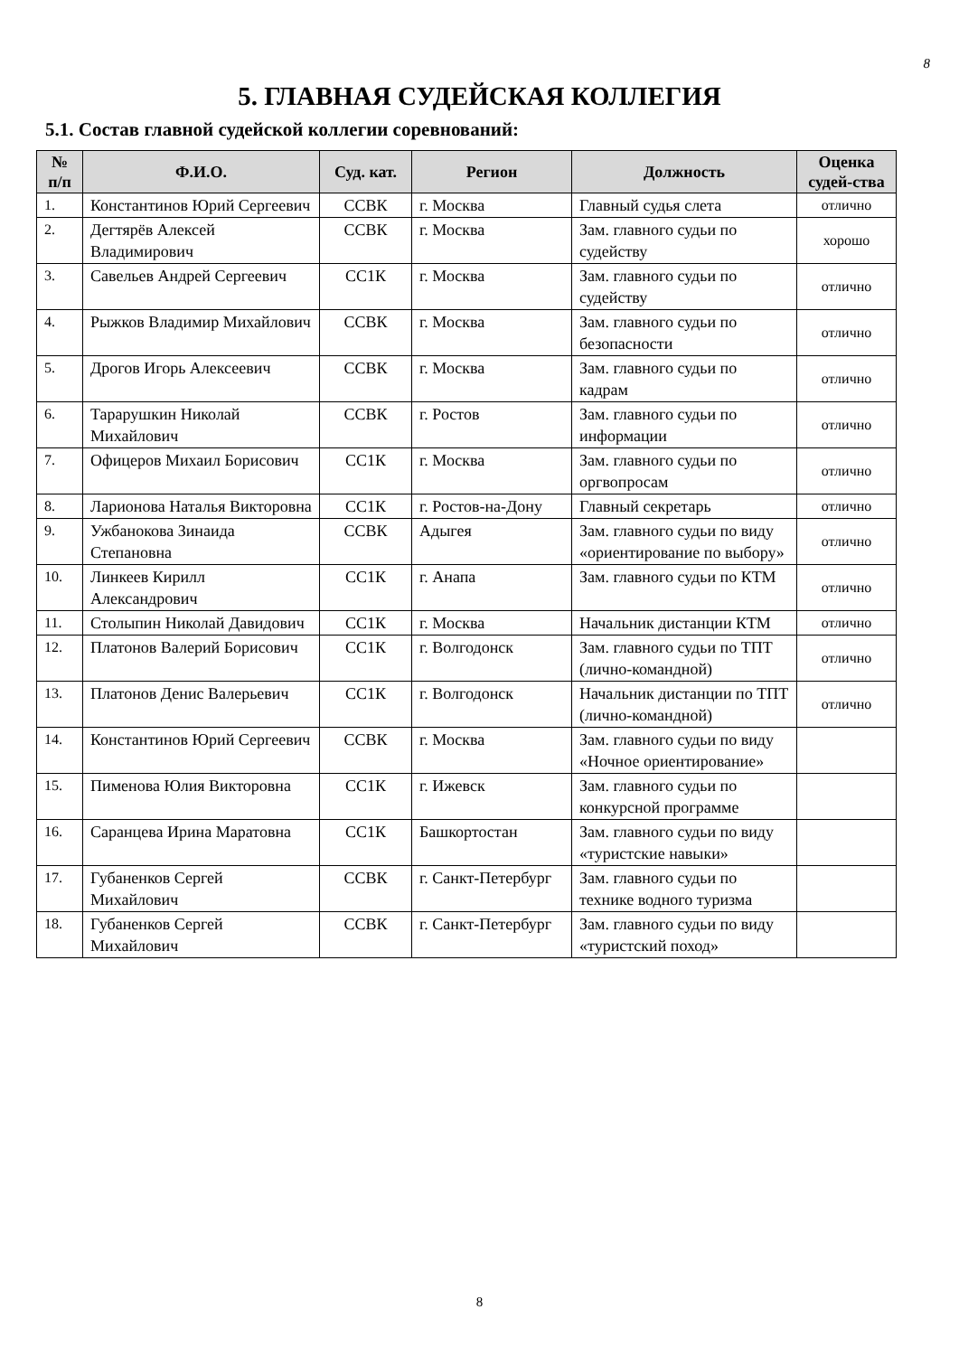8
5. ГЛАВНАЯ СУДЕЙСКАЯ КОЛЛЕГИЯ
5.1. Состав главной судейской коллегии соревнований:
| № п/п | Ф.И.О. | Суд. кат. | Регион | Должность | Оценка судей-ства |
| --- | --- | --- | --- | --- | --- |
| 1. | Константинов Юрий Сергеевич | ССВК | г. Москва | Главный судья слета | отлично |
| 2. | Дегтярёв Алексей Владимирович | ССВК | г. Москва | Зам. главного судьи по судейству | хорошо |
| 3. | Савельев Андрей Сергеевич | СС1К | г. Москва | Зам. главного судьи по судейству | отлично |
| 4. | Рыжков Владимир Михайлович | ССВК | г. Москва | Зам. главного судьи по безопасности | отлично |
| 5. | Дрогов Игорь Алексеевич | ССВК | г. Москва | Зам. главного судьи по кадрам | отлично |
| 6. | Тарарушкин Николай Михайлович | ССВК | г. Ростов | Зам. главного судьи по информации | отлично |
| 7. | Офицеров Михаил Борисович | СС1К | г. Москва | Зам. главного судьи по оргвопросам | отлично |
| 8. | Ларионова Наталья Викторовна | СС1К | г. Ростов-на-Дону | Главный секретарь | отлично |
| 9. | Ужбанокова Зинаида Степановна | ССВК | Адыгея | Зам. главного судьи по виду «ориентирование по выбору» | отлично |
| 10. | Линкеев Кирилл Александрович | СС1К | г. Анапа | Зам. главного судьи по КТМ | отлично |
| 11. | Столыпин Николай Давидович | СС1К | г. Москва | Начальник дистанции КТМ | отлично |
| 12. | Платонов Валерий Борисович | СС1К | г. Волгодонск | Зам. главного судьи по ТПТ (лично-командной) | отлично |
| 13. | Платонов Денис Валерьевич | СС1К | г. Волгодонск | Начальник дистанции по ТПТ (лично-командной) | отлично |
| 14. | Константинов Юрий Сергеевич | ССВК | г. Москва | Зам. главного судьи по виду «Ночное ориентирование» | |
| 15. | Пименова Юлия Викторовна | СС1К | г. Ижевск | Зам. главного судьи по конкурсной программе | |
| 16. | Саранцева Ирина Маратовна | СС1К | Башкортостан | Зам. главного судьи по виду «туристские навыки» | |
| 17. | Губаненков Сергей Михайлович | ССВК | г. Санкт-Петербург | Зам. главного судьи по технике водного туризма | |
| 18. | Губаненков Сергей Михайлович | ССВК | г. Санкт-Петербург | Зам. главного судьи по виду «туристский поход» | |
8